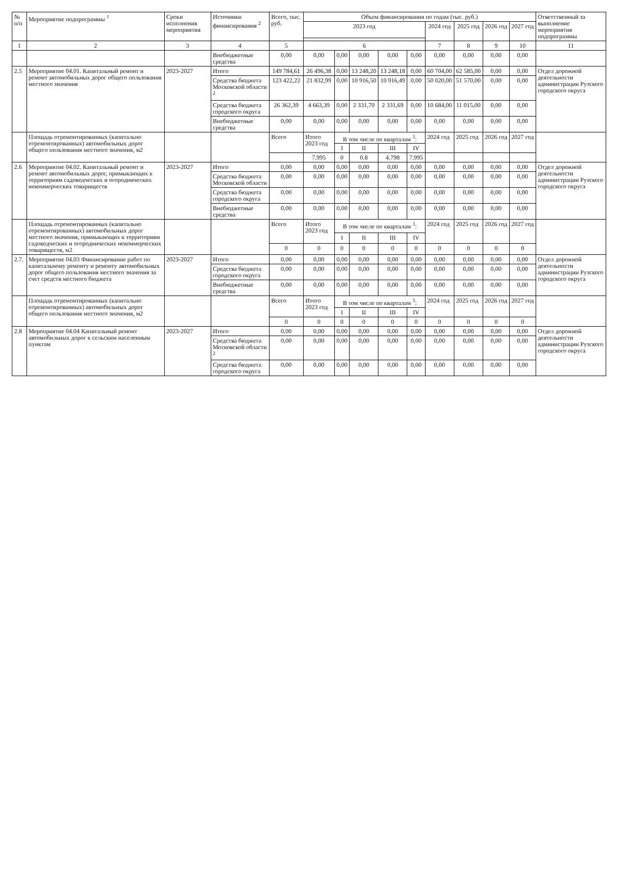| № п/п | Мероприятие подпрограммы <sup>1</sup> | Сроки исполнения мероприятия | Источники финансирования <sup>2</sup> | Всего, тыс. руб. | Объем финансирования по годам (тыс. руб.) | | | | | | | | | Ответственный за выполнение мероприятия подпрограммы |
| --- | --- | --- | --- | --- | --- | --- | --- | --- | --- | --- | --- | --- | --- | --- |
| | | | | | 2023 год | | | | | 2024 год | 2025 год | 2026 год | 2027 год | |
| 1 | 2 | 3 | 4 | 5 | 6 | | | | | 7 | 8 | 9 | 10 | 11 |
| | | | Внебюджетные средства | 0,00 | 0,00 | 0,00 | 0,00 | 0,00 | 0,00 | 0,00 | 0,00 | 0,00 | 0,00 | |
| 2.5 | Мероприятие 04.01. Капитальный ремонт и ремонт автомобильных дорог общего пользования местного значения | 2023-2027 | Итого | 149 784,61 | 26 496,38 | 0,00 | 13 248,20 | 13 248,18 | 0,00 | 60 704,00 | 62 585,00 | 0,00 | 0,00 | Отдел дорожной деятельности администрации Рузского городского округа |
| | | | Средства бюджета Московской области <sup>2</sup> | 123 422,22 | 21 832,99 | 0,00 | 10 916,50 | 10 916,49 | 0,00 | 50 020,00 | 51 570,00 | 0,00 | 0,00 | |
| | | | Средства бюджета городского округа | 26 362,39 | 4 663,39 | 0,00 | 2 331,70 | 2 331,69 | 0,00 | 10 684,00 | 11 015,00 | 0,00 | 0,00 | |
| | | | Внебюджетные средства | 0,00 | 0,00 | 0,00 | 0,00 | 0,00 | 0,00 | 0,00 | 0,00 | 0,00 | 0,00 | |
| | Площадь отремонтированных (капитально отремонтированных) автомобильных дорог общего пользования местного значения, м2 | | | Всего | Итого 2023 год | В том числе по кварталам <sup>3</sup>: | | | | 2024 год | 2025 год | 2026 год | 2027 год | |
| | | | | | | I | II | III | IV | | | | | |
| | | | | | 7.995 | 0 | 0.8 | 4.798 | 7.995 | | | | | |
| 2.6 | Мероприятие 04.02. Капитальный ремонт и ремонт автомобильных дорог, примыкающих к территориям садоводческих и огороднических некоммерческих товариществ | 2023-2027 | Итого | 0,00 | 0,00 | 0,00 | 0,00 | 0,00 | 0,00 | 0,00 | 0,00 | 0,00 | 0,00 | Отдел дорожной деятельности администрации Рузского городского округа |
| | | | Средства бюджета Московской области | 0,00 | 0,00 | 0,00 | 0,00 | 0,00 | 0,00 | 0,00 | 0,00 | 0,00 | 0,00 | |
| | | | Средства бюджета городского округа | 0,00 | 0,00 | 0,00 | 0,00 | 0,00 | 0,00 | 0,00 | 0,00 | 0,00 | 0,00 | |
| | | | Внебюджетные средства | 0,00 | 0,00 | 0,00 | 0,00 | 0,00 | 0,00 | 0,00 | 0,00 | 0,00 | 0,00 | |
| | Площадь отремонтированных (капитально отремонтированных) автомобильных дорог местного значения, примыкающих к территориям садоводческих и огороднических некоммерческих товариществ, м2 | | | Всего | Итого 2023 год | В том числе по кварталам <sup>3</sup>: | | | | 2024 год | 2025 год | 2026 год | 2027 год | |
| | | | | | | I | II | III | IV | | | | | |
| | | | | 0 | 0 | 0 | 0 | 0 | 0 | 0 | 0 | 0 | 0 | |
| 2.7. | Мероприятие 04.03 Финансирование работ по капитальному ремонту и ремонту автомобильных дорог общего пользования местного значения за счет средств местного бюджета | 2023-2027 | Итого | 0,00 | 0,00 | 0,00 | 0,00 | 0,00 | 0,00 | 0,00 | 0,00 | 0,00 | 0,00 | Отдел дорожной деятельности администрации Рузского городского округа |
| | | | Средства бюджета городского округа | 0,00 | 0,00 | 0,00 | 0,00 | 0,00 | 0,00 | 0,00 | 0,00 | 0,00 | 0,00 | |
| | | | Внебюджетные средства | 0,00 | 0,00 | 0,00 | 0,00 | 0,00 | 0,00 | 0,00 | 0,00 | 0,00 | 0,00 | |
| | Площадь отремонтированных (капитально отремонтированных) автомобильных дорог общего пользования местного значения, м2 | | | Всего | Итого 2023 год | В том числе по кварталам <sup>3</sup>: | | | | 2024 год | 2025 год | 2026 год | 2027 год | |
| | | | | | | I | II | III | IV | | | | | |
| | | | | 0 | 0 | 0 | 0 | 0 | 0 | 0 | 0 | 0 | 0 | |
| 2.8 | Мероприятие 04.04 Капитальный ремонт автомобильных дорог к сельским населенным пунктам | 2023-2027 | Итого | 0,00 | 0,00 | 0,00 | 0,00 | 0,00 | 0,00 | 0,00 | 0,00 | 0,00 | 0,00 | Отдел дорожной деятельности администрации Рузского городского округа |
| | | | Средства бюджета Московской области <sup>2</sup> | 0,00 | 0,00 | 0,00 | 0,00 | 0,00 | 0,00 | 0,00 | 0,00 | 0,00 | 0,00 | |
| | | | Средства бюджета городского округа | 0,00 | 0,00 | 0,00 | 0,00 | 0,00 | 0,00 | 0,00 | 0,00 | 0,00 | 0,00 | |